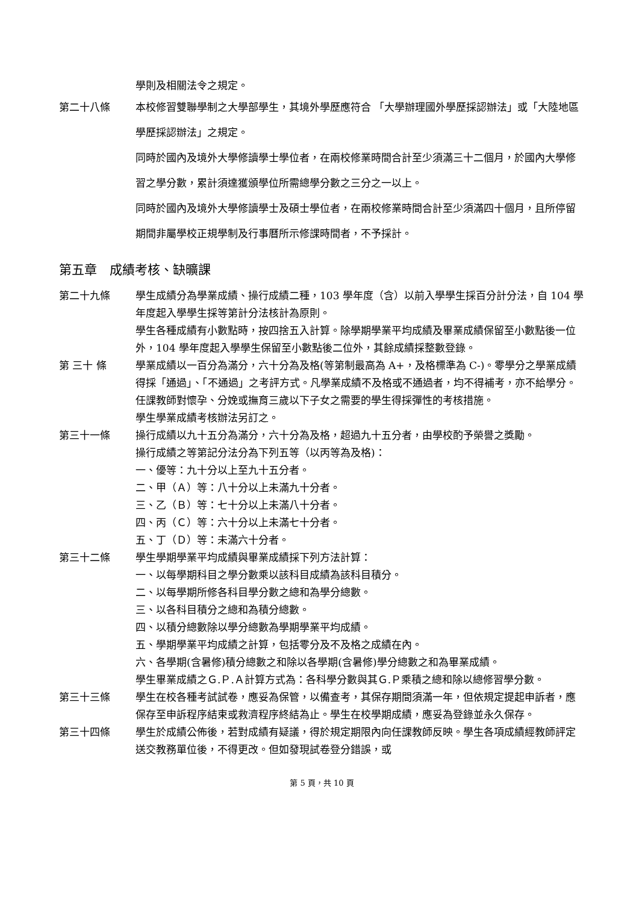學則及相關法令之規定。
第二十八條 本校修習雙聯學制之大學部學生，其境外學歷應符合 「大學辦理國外學歷採認辦法」或「大陸地區學歷採認辦法」之規定。
同時於國內及境外大學修讀學士學位者，在兩校修業時間合計至少須滿三十二個月，於國內大學修習之學分數，累計須達獲頒學位所需總學分數之三分之一以上。
同時於國內及境外大學修讀學士及碩士學位者，在兩校修業時間合計至少須滿四十個月，且所停留期間非屬學校正規學制及行事曆所示修課時間者，不予採計。
第五章　成績考核、缺曠課
第二十九條 學生成績分為學業成績、操行成績二種，103 學年度（含）以前入學學生採百分計分法，自 104 學年度起入學學生採等第計分法核計為原則。
學生各種成績有小數點時，按四捨五入計算。除學期學業平均成績及畢業成績保留至小數點後一位外，104 學年度起入學學生保留至小數點後二位外，其餘成績採整數登錄。
第 三十 條 學業成績以一百分為滿分，六十分為及格(等第制最高為 A+，及格標準為 C-)。零學分之學業成績得採「通過」、「不通過」之考評方式。凡學業成績不及格或不通過者，均不得補考，亦不給學分。
任課教師對懷孕、分娩或撫育三歲以下子女之需要的學生得採彈性的考核措施。
學生學業成績考核辦法另訂之。
第三十一條 操行成績以九十五分為滿分，六十分為及格，超過九十五分者，由學校酌予榮譽之獎勵。
操行成績之等第記分法分為下列五等（以丙等為及格)：
一、優等：九十分以上至九十五分者。
二、甲（Ａ）等：八十分以上未滿九十分者。
三、乙（Ｂ）等：七十分以上未滿八十分者。
四、丙（Ｃ）等：六十分以上未滿七十分者。
五、丁（Ｄ）等：未滿六十分者。
第三十二條 學生學期學業平均成績與畢業成績採下列方法計算：
一、以每學期科目之學分數乘以該科目成績為該科目積分。
二、以每學期所修各科目學分數之總和為學分總數。
三、以各科目積分之總和為積分總數。
四、以積分總數除以學分總數為學期學業平均成績。
五、學期學業平均成績之計算，包括零分及不及格之成績在內。
六、各學期(含暑修)積分總數之和除以各學期(含暑修)學分總數之和為畢業成績。
學生畢業成績之Ｇ.Ｐ.Ａ計算方式為：各科學分數與其Ｇ.Ｐ乘積之總和除以總修習學分數。
第三十三條 學生在校各種考試試卷，應妥為保管，以備查考，其保存期間須滿一年，但依規定提起申訴者，應保存至申訴程序結束或救濟程序終結為止。學生在校學期成績，應妥為登錄並永久保存。
第三十四條 學生於成績公佈後，若對成績有疑議，得於規定期限內向任課教師反映。學生各項成績經教師評定送交教務單位後，不得更改。但如發現試卷登分錯誤，或
第 5 頁，共 10 頁